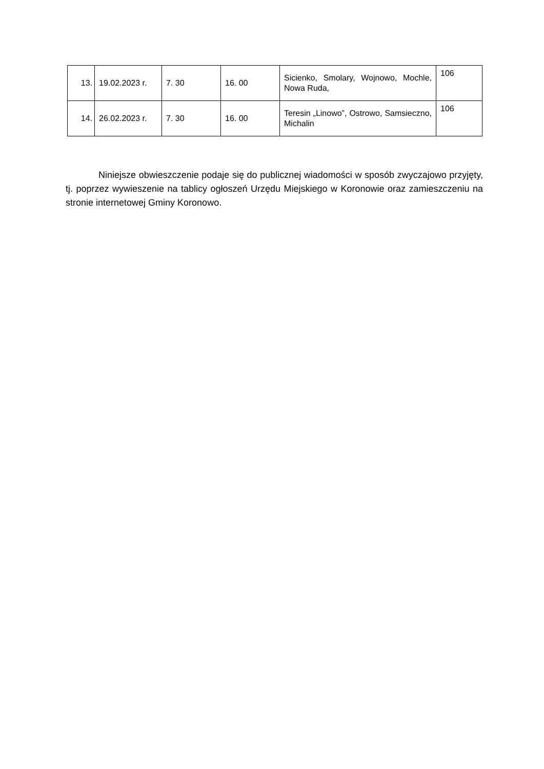| 13. | 19.02.2023 r. | 7. 30 | 16. 00 | Sicienko, Smolary, Wojnowo, Mochle, Nowa Ruda, | 106 |
| 14. | 26.02.2023 r. | 7. 30 | 16. 00 | Teresin „Linowo”, Ostrowo, Samsieczno, Michalin | 106 |
Niniejsze obwieszczenie podaje się do publicznej wiadomości w sposób zwyczajowo przyjęty, tj. poprzez wywieszenie na tablicy ogłoszeń Urzędu Miejskiego w Koronowie oraz zamieszczeniu na stronie internetowej Gminy Koronowo.